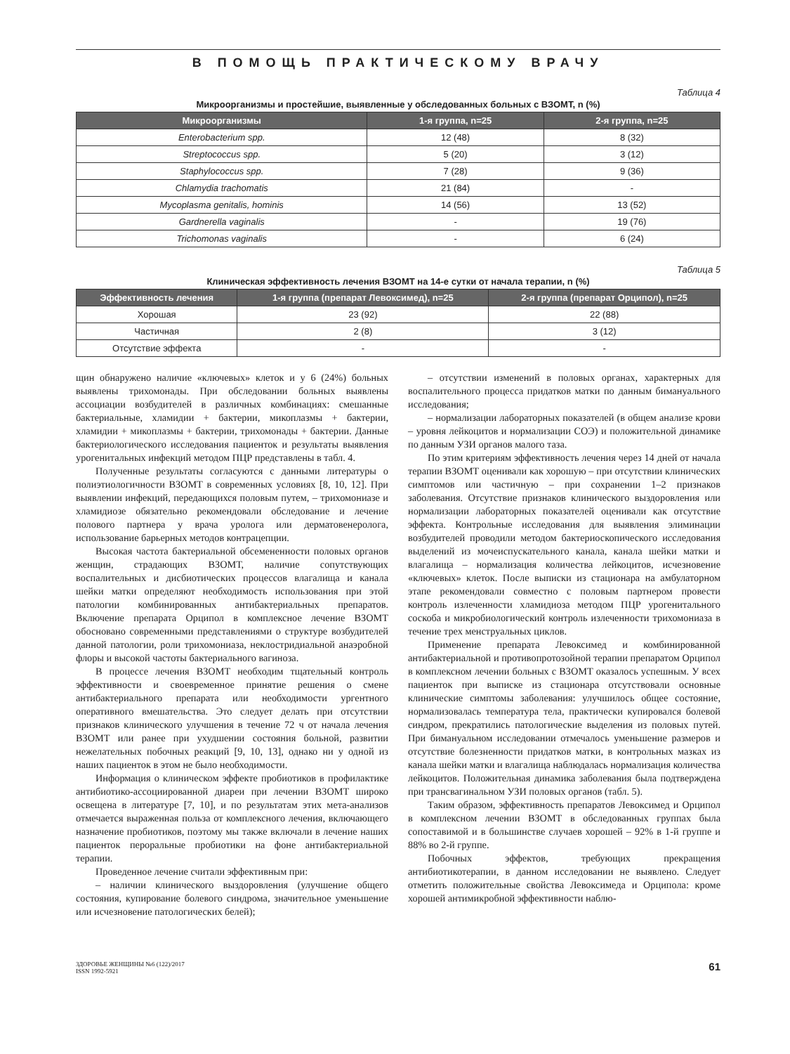В ПОМОЩЬ ПРАКТИЧЕСКОМУ ВРАЧУ
Таблица 4
Микроорганизмы и простейшие, выявленные у обследованных больных с ВЗОМТ, n (%)
| Микроорганизмы | 1-я группа, n=25 | 2-я группа, n=25 |
| --- | --- | --- |
| Enterobacterium spp. | 12 (48) | 8 (32) |
| Streptococcus spp. | 5 (20) | 3 (12) |
| Staphylococcus spp. | 7 (28) | 9 (36) |
| Chlamydia trachomatis | 21 (84) | - |
| Mycoplasma genitalis, hominis | 14 (56) | 13 (52) |
| Gardnerella vaginalis | - | 19 (76) |
| Trichomonas vaginalis | - | 6 (24) |
Таблица 5
Клиническая эффективность лечения ВЗОМТ на 14-е сутки от начала терапии, n (%)
| Эффективность лечения | 1-я группа (препарат Левоксимед), n=25 | 2-я группа (препарат Орципол), n=25 |
| --- | --- | --- |
| Хорошая | 23 (92) | 22 (88) |
| Частичная | 2 (8) | 3 (12) |
| Отсутствие эффекта | - | - |
щин обнаружено наличие «ключевых» клеток и у 6 (24%) больных выявлены трихомонады. При обследовании больных выявлены ассоциации возбудителей в различных комбинациях: смешанные бактериальные, хламидии + бактерии, микоплазмы + бактерии, хламидии + микоплазмы + бактерии, трихомонады + бактерии. Данные бактериологического исследования пациенток и результаты выявления урогенитальных инфекций методом ПЦР представлены в табл. 4.
Полученные результаты согласуются с данными литературы о полиэтиологичности ВЗОМТ в современных условиях [8, 10, 12]. При выявлении инфекций, передающихся половым путем, – трихомониазе и хламидиозе обязательно рекомендовали обследование и лечение полового партнера у врача уролога или дерматовенеролога, использование барьерных методов контрацепции.
Высокая частота бактериальной обсемененности половых органов женщин, страдающих ВЗОМТ, наличие сопутствующих воспалительных и дисбиотических процессов влагалища и канала шейки матки определяют необходимость использования при этой патологии комбинированных антибактериальных препаратов. Включение препарата Орципол в комплексное лечение ВЗОМТ обосновано современными представлениями о структуре возбудителей данной патологии, роли трихомониаза, неклостридиальной анаэробной флоры и высокой частоты бактериального вагиноза.
В процессе лечения ВЗОМТ необходим тщательный контроль эффективности и своевременное принятие решения о смене антибактериального препарата или необходимости ургентного оперативного вмешательства. Это следует делать при отсутствии признаков клинического улучшения в течение 72 ч от начала лечения ВЗОМТ или ранее при ухудшении состояния больной, развитии нежелательных побочных реакций [9, 10, 13], однако ни у одной из наших пациенток в этом не было необходимости.
Информация о клиническом эффекте пробиотиков в профилактике антибиотико-ассоциированной диареи при лечении ВЗОМТ широко освещена в литературе [7, 10], и по результатам этих мета-анализов отмечается выраженная польза от комплексного лечения, включающего назначение пробиотиков, поэтому мы также включали в лечение наших пациенток пероральные пробиотики на фоне антибактериальной терапии.
Проведенное лечение считали эффективным при:
– наличии клинического выздоровления (улучшение общего состояния, купирование болевого синдрома, значительное уменьшение или исчезновение патологических белей);
– отсутствии изменений в половых органах, характерных для воспалительного процесса придатков матки по данным бимануального исследования;
– нормализации лабораторных показателей (в общем анализе крови – уровня лейкоцитов и нормализации СОЭ) и положительной динамике по данным УЗИ органов малого таза.
По этим критериям эффективность лечения через 14 дней от начала терапии ВЗОМТ оценивали как хорошую – при отсутствии клинических симптомов или частичную – при сохранении 1–2 признаков заболевания. Отсутствие признаков клинического выздоровления или нормализации лабораторных показателей оценивали как отсутствие эффекта. Контрольные исследования для выявления элиминации возбудителей проводили методом бактериоскопического исследования выделений из мочеиспускательного канала, канала шейки матки и влагалища – нормализация количества лейкоцитов, исчезновение «ключевых» клеток. После выписки из стационара на амбулаторном этапе рекомендовали совместно с половым партнером провести контроль излеченности хламидиоза методом ПЦР урогенитального соскоба и микробиологический контроль излеченности трихомониаза в течение трех менструальных циклов.
Применение препарата Левоксимед и комбинированной антибактериальной и противопротозойной терапии препаратом Орципол в комплексном лечении больных с ВЗОМТ оказалось успешным. У всех пациенток при выписке из стационара отсутствовали основные клинические симптомы заболевания: улучшилось общее состояние, нормализовалась температура тела, практически купировался болевой синдром, прекратились патологические выделения из половых путей. При бимануальном исследовании отмечалось уменьшение размеров и отсутствие болезненности придатков матки, в контрольных мазках из канала шейки матки и влагалища наблюдалась нормализация количества лейкоцитов. Положительная динамика заболевания была подтверждена при трансвагинальном УЗИ половых органов (табл. 5).
Таким образом, эффективность препаратов Левоксимед и Орципол в комплексном лечении ВЗОМТ в обследованных группах была сопоставимой и в большинстве случаев хорошей – 92% в 1-й группе и 88% во 2-й группе.
Побочных эффектов, требующих прекращения антибиотикотерапии, в данном исследовании не выявлено. Следует отметить положительные свойства Левоксимеда и Орципола: кроме хорошей антимикробной эффективности наблю-
ЗДОРОВЬЕ ЖЕНЩИНЫ №6 (122)/2017
ISSN 1992-5921
61